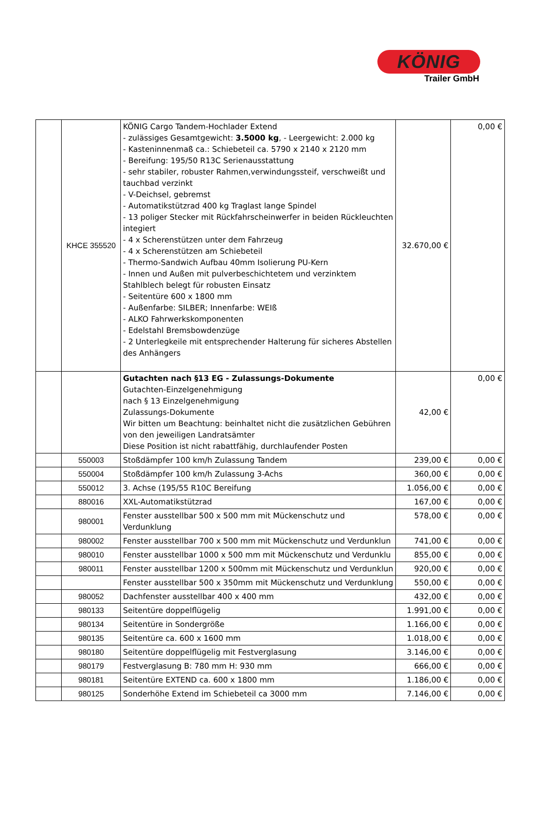KÖNIG
Trailer GmbH
| | KHCE 355520 | KÖNIG Cargo Tandem-Hochlader Extend - zulässiges Gesamtgewicht: 3.5000 kg , - Leergewicht: 2.000 kg - Kasteninnenmaß ca.: Schiebeteil ca. 5790 x 2140 x 2120 mm - Bereifung: 195/50 R13C Serienausstattung - sehr stabiler, robuster Rahmen,verwindungssteif, verschweißt und tauchbad verzinkt - V-Deichsel, gebremst - Automatikstützrad 400 kg Traglast lange Spindel - 13 poliger Stecker mit Rückfahrscheinwerfer in beiden Rückleuchten integiert - 4 x Scherenstützen unter dem Fahrzeug - 4 x Scherenstützen am Schiebeteil - Thermo-Sandwich Aufbau 40mm Isolierung PU-Kern - Innen und Außen mit pulverbeschichtetem und verzinktem Stahlblech belegt für robusten Einsatz - Seitentüre 600 x 1800 mm - Außenfarbe: SILBER; Innenfarbe: WEIß - ALKO Fahrwerkskomponenten - Edelstahl Bremsbowdenzüge - 2 Unterlegkeile mit entsprechender Halterung für sicheres Abstellen des Anhängers | 32.670,00 € | 0,00 € |
| | | Gutachten nach §13 EG - Zulassungs-Dokumente Gutachten-Einzelgenehmigung nach § 13 Einzelgenehmigung Zulassungs-Dokumente Wir bitten um Beachtung: beinhaltet nicht die zusätzlichen Gebühren von den jeweiligen Landratsämter Diese Position ist nicht rabattfähig, durchlaufender Posten | 42,00 € | 0,00 € |
| | 550003 | Stoßdämpfer 100 km/h Zulassung Tandem | 239,00 € | 0,00 € |
| | 550004 | Stoßdämpfer 100 km/h Zulassung 3-Achs | 360,00 € | 0,00 € |
| | 550012 | 3. Achse (195/55 R10C Bereifung | 1.056,00 € | 0,00 € |
| | 880016 | XXL-Automatikstützrad | 167,00 € | 0,00 € |
| | 980001 | Fenster ausstellbar 500 x 500 mm mit Mückenschutz und Verdunklung | 578,00 € | 0,00 € |
| | 980002 | Fenster ausstellbar 700 x 500 mm mit Mückenschutz und Verdunklun | 741,00 € | 0,00 € |
| | 980010 | Fenster ausstellbar 1000 x 500 mm mit Mückenschutz und Verdunklu | 855,00 € | 0,00 € |
| | 980011 | Fenster ausstellbar 1200 x 500mm mit Mückenschutz und Verdunklun | 920,00 € | 0,00 € |
| | | Fenster ausstellbar 500 x 350mm mit Mückenschutz und Verdunklung | 550,00 € | 0,00 € |
| | 980052 | Dachfenster ausstellbar 400 x 400 mm | 432,00 € | 0,00 € |
| | 980133 | Seitentüre doppelflügelig | 1.991,00 € | 0,00 € |
| | 980134 | Seitentüre in Sondergröße | 1.166,00 € | 0,00 € |
| | 980135 | Seitentüre ca. 600 x 1600 mm | 1.018,00 € | 0,00 € |
| | 980180 | Seitentüre doppelflügelig mit Festverglasung | 3.146,00 € | 0,00 € |
| | 980179 | Festverglasung B: 780 mm H: 930 mm | 666,00 € | 0,00 € |
| | 980181 | Seitentüre EXTEND ca. 600 x 1800 mm | 1.186,00 € | 0,00 € |
| | 980125 | Sonderhöhe Extend im Schiebeteil ca 3000 mm | 7.146,00 € | 0,00 € |